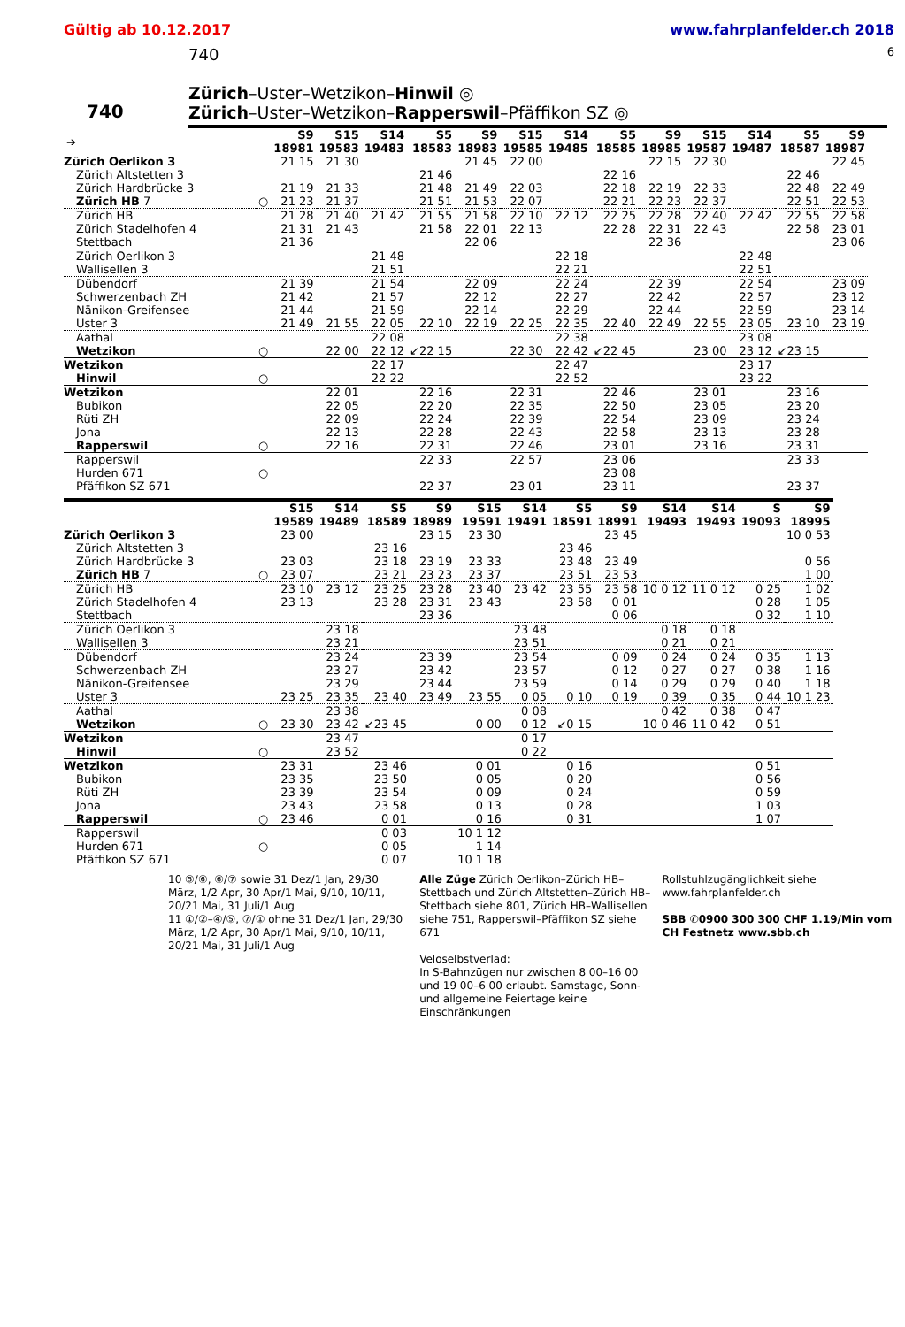Gültig ab 10.12.2017 www.fahrplanfelder.ch 2018
740 6
740
Zürich–Uster–Wetzikon–Hinwil ◎
Zürich–Uster–Wetzikon–Rapperswil–Pfäffikon SZ ◎
| ➔ | | S9 18981 | S15 19583 | S14 19483 | S5 18583 | S9 18983 | S15 19585 | S14 19485 | S5 18585 | S9 18985 | S15 19587 | S14 19487 | S5 18587 | S9 18987 |
| --- | --- | --- | --- | --- | --- | --- | --- | --- | --- | --- | --- | --- | --- | --- |
| Zürich Oerlikon 3 | | 21 15 | 21 30 | | | 21 45 | 22 00 | | | 22 15 | 22 30 | | | 22 45 |
| Zürich Altstetten 3 | | | | | 21 46 | | | | 22 16 | | | | 22 46 | |
| Zürich Hardbrücke 3 | | 21 19 | 21 33 | | 21 48 | 21 49 | 22 03 | | 22 18 | 22 19 | 22 33 | | 22 48 | 22 49 |
| Zürich HB 7 | ○ | 21 23 | 21 37 | | 21 51 | 21 53 | 22 07 | | 22 21 | 22 23 | 22 37 | | 22 51 | 22 53 |
| Zürich HB | | 21 28 | 21 40 | 21 42 | 21 55 | 21 58 | 22 10 | 22 12 | 22 25 | 22 28 | 22 40 | 22 42 | 22 55 | 22 58 |
| Zürich Stadelhofen 4 | | 21 31 | 21 43 | | 21 58 | 22 01 | 22 13 | | 22 28 | 22 31 | 22 43 | | 22 58 | 23 01 |
| Stettbach | | 21 36 | | | | 22 06 | | | | 22 36 | | | | 23 06 |
| Zürich Oerlikon 3 | | | | 21 48 | | | | 22 18 | | | | 22 48 | | |
| Wallisellen 3 | | | | 21 51 | | | | 22 21 | | | | 22 51 | | |
| Dübendorf | | 21 39 | | 21 54 | | 22 09 | | 22 24 | | 22 39 | | 22 54 | | 23 09 |
| Schwerzenbach ZH | | 21 42 | | 21 57 | | 22 12 | | 22 27 | | 22 42 | | 22 57 | | 23 12 |
| Nänikon-Greifensee | | 21 44 | | 21 59 | | 22 14 | | 22 29 | | 22 44 | | 22 59 | | 23 14 |
| Uster 3 | | 21 49 | 21 55 | 22 05 | 22 10 | 22 19 | 22 25 | 22 35 | 22 40 | 22 49 | 22 55 | 23 05 | 23 10 | 23 19 |
| Aathal | | | | 22 08 | | | | 22 38 | | | | 23 08 | | |
| Wetzikon | ○ | | 22 00 | 22 12 | ↙22 15 | | 22 30 | 22 42 | ↙22 45 | | 23 00 | 23 12 | ↙23 15 | |
| Wetzikon | | | | 22 17 | | | | 22 47 | | | | 23 17 | | |
| Hinwil | ○ | | | 22 22 | | | | 22 52 | | | | 23 22 | | |
| Wetzikon | | | 22 01 | | 22 16 | | 22 31 | | 22 46 | | 23 01 | | 23 16 | |
| Bubikon | | | 22 05 | | 22 20 | | 22 35 | | 22 50 | | 23 05 | | 23 20 | |
| Rüti ZH | | | 22 09 | | 22 24 | | 22 39 | | 22 54 | | 23 09 | | 23 24 | |
| Jona | | | 22 13 | | 22 28 | | 22 43 | | 22 58 | | 23 13 | | 23 28 | |
| Rapperswil | ○ | | 22 16 | | 22 31 | | 22 46 | | 23 01 | | 23 16 | | 23 31 | |
| Rapperswil | | | | | 22 33 | | 22 57 | | 23 06 | | | | 23 33 | |
| Hurden 671 | ○ | | | | | | | | 23 08 | | | | | |
| Pfäffikon SZ 671 | | | | | 22 37 | | 23 01 | | 23 11 | | | | 23 37 | |
| | | S15 19589 | S14 19489 | S5 18589 | S9 18989 | S15 19591 | S14 19491 | S5 18591 | S9 18991 | S14 19493 | S14 19493 | S 19093 | S9 18995 |
| --- | --- | --- | --- | --- | --- | --- | --- | --- | --- | --- | --- | --- | --- |
| Zürich Oerlikon 3 | | 23 00 | | | 23 15 | 23 30 | | | 23 45 | | | | 10 0 53 |
| Zürich Altstetten 3 | | | | 23 16 | | | | 23 46 | | | | | |
| Zürich Hardbrücke 3 | | 23 03 | | 23 18 | 23 19 | 23 33 | | 23 48 | 23 49 | | | | 0 56 |
| Zürich HB 7 | ○ | 23 07 | | 23 21 | 23 23 | 23 37 | | 23 51 | 23 53 | | | | 1 00 |
| Zürich HB | | 23 10 | 23 12 | 23 25 | 23 28 | 23 40 | 23 42 | 23 55 | 23 58 | 10 0 12 | 11 0 12 | 0 25 | 1 02 |
| Zürich Stadelhofen 4 | | 23 13 | | 23 28 | 23 31 | 23 43 | | 23 58 | 0 01 | | | 0 28 | 1 05 |
| Stettbach | | | | | 23 36 | | | | 0 06 | | | 0 32 | 1 10 |
| Zürich Oerlikon 3 | | | 23 18 | | | | 23 48 | | | 0 18 | 0 18 | | |
| Wallisellen 3 | | | 23 21 | | | | 23 51 | | | 0 21 | 0 21 | | |
| Dübendorf | | | 23 24 | | 23 39 | | 23 54 | | 0 09 | 0 24 | 0 24 | 0 35 | 1 13 |
| Schwerzenbach ZH | | | 23 27 | | 23 42 | | 23 57 | | 0 12 | 0 27 | 0 27 | 0 38 | 1 16 |
| Nänikon-Greifensee | | | 23 29 | | 23 44 | | 23 59 | | 0 14 | 0 29 | 0 29 | 0 40 | 1 18 |
| Uster 3 | | 23 25 | 23 35 | 23 40 | 23 49 | 23 55 | 0 05 | 0 10 | 0 19 | 0 39 | 0 35 | 0 44 | 10 1 23 |
| Aathal | | | 23 38 | | | | 0 08 | | | 0 42 | 0 38 | 0 47 | |
| Wetzikon | ○ | 23 30 | 23 42 | ↙23 45 | | 0 00 | 0 12 | ↙0 15 | | 10 0 46 | 11 0 42 | 0 51 | |
| Wetzikon | | | 23 47 | | | | 0 17 | | | | | | |
| Hinwil | ○ | | 23 52 | | | | 0 22 | | | | | | |
| Wetzikon | | 23 31 | | 23 46 | | 0 01 | | 0 16 | | | | 0 51 | |
| Bubikon | | 23 35 | | 23 50 | | 0 05 | | 0 20 | | | | 0 56 | |
| Rüti ZH | | 23 39 | | 23 54 | | 0 09 | | 0 24 | | | | 0 59 | |
| Jona | | 23 43 | | 23 58 | | 0 13 | | 0 28 | | | | 1 03 | |
| Rapperswil | ○ | 23 46 | | 0 01 | | 0 16 | | 0 31 | | | | 1 07 | |
| Rapperswil | | | | 0 03 | | 10 1 12 | | | | | | | |
| Hurden 671 | ○ | | | 0 05 | | 1 14 | | | | | | | |
| Pfäffikon SZ 671 | | | | 0 07 | | 10 1 18 | | | | | | | |
10 ⑤/⑥, ⑥/⑦ sowie 31 Dez/1 Jan, 29/30 März, 1/2 Apr, 30 Apr/1 Mai, 9/10, 10/11, 20/21 Mai, 31 Juli/1 Aug
11 ①/②–④/⑤, ⑦/① ohne 31 Dez/1 Jan, 29/30 März, 1/2 Apr, 30 Apr/1 Mai, 9/10, 10/11, 20/21 Mai, 31 Juli/1 Aug
Alle Züge Zürich Oerlikon–Zürich HB–Stettbach und Zürich Altstetten–Zürich HB–Stettbach siehe 801, Zürich HB–Wallisellen siehe 751, Rapperswil–Pfäffikon SZ siehe 671
Veloselbstverlad:
In S-Bahnzügen nur zwischen 8 00–16 00 und 19 00–6 00 erlaubt. Samstage, Sonn- und allgemeine Feiertage keine Einschränkungen
Rollstuhlzugänglichkeit siehe www.fahrplanfelder.ch
SBB ✆0900 300 300 CHF 1.19/Min vom CH Festnetz www.sbb.ch